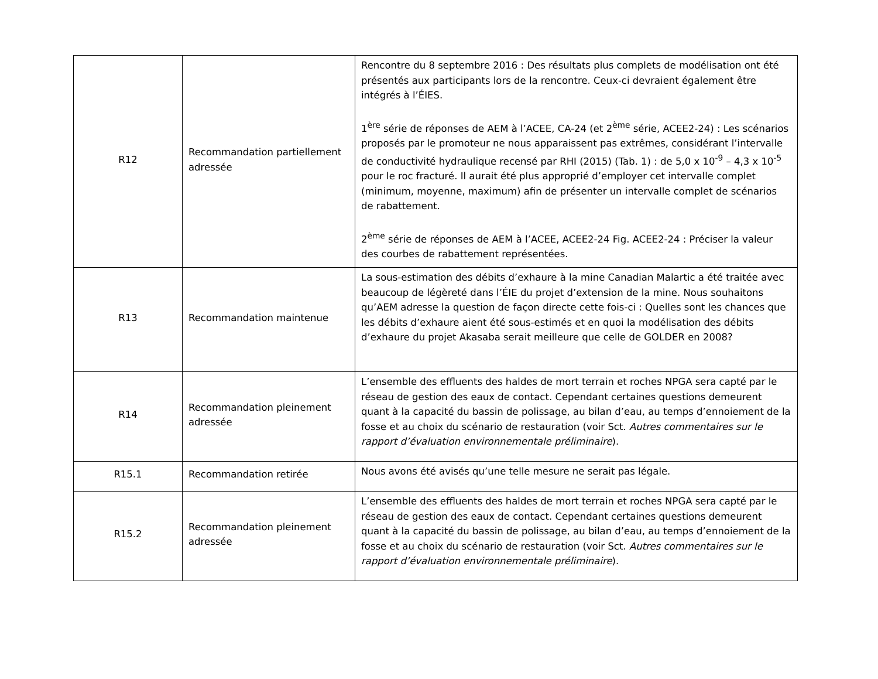| R12 | Recommandation partiellement adressée | Rencontre du 8 septembre 2016 : Des résultats plus complets de modélisation ont été présentés aux participants lors de la rencontre. Ceux-ci devraient également être intégrés à l’ÉIES. 1<sup>ère</sup> série de réponses de AEM à l’ACEE, CA-24 (et 2<sup>ème</sup> série, ACEE2-24) : Les scénarios proposés par le promoteur ne nous apparaissent pas extrêmes, considérant l’intervalle de conductivité hydraulique recensé par RHI (2015) (Tab. 1) : de 5,0 x 10<sup>-9</sup> – 4,3 x 10<sup>-5</sup> pour le roc fracturé. Il aurait été plus approprié d’employer cet intervalle complet (minimum, moyenne, maximum) afin de présenter un intervalle complet de scénarios de rabattement. 2<sup>ème</sup> série de réponses de AEM à l’ACEE, ACEE2-24 Fig. ACEE2-24 : Préciser la valeur des courbes de rabattement représentées. |
| R13 | Recommandation maintenue | La sous-estimation des débits d’exhaure à la mine Canadian Malartic a été traitée avec beaucoup de légèreté dans l’ÉIE du projet d’extension de la mine. Nous souhaitons qu’AEM adresse la question de façon directe cette fois-ci : Quelles sont les chances que les débits d’exhaure aient été sous-estimés et en quoi la modélisation des débits d’exhaure du projet Akasaba serait meilleure que celle de GOLDER en 2008? |
| R14 | Recommandation pleinement adressée | L’ensemble des effluents des haldes de mort terrain et roches NPGA sera capté par le réseau de gestion des eaux de contact. Cependant certaines questions demeurent quant à la capacité du bassin de polissage, au bilan d’eau, au temps d’ennoiement de la fosse et au choix du scénario de restauration (voir Sct. Autres commentaires sur le rapport d’évaluation environnementale préliminaire ). |
| R15.1 | Recommandation retirée | Nous avons été avisés qu’une telle mesure ne serait pas légale. |
| R15.2 | Recommandation pleinement adressée | L’ensemble des effluents des haldes de mort terrain et roches NPGA sera capté par le réseau de gestion des eaux de contact. Cependant certaines questions demeurent quant à la capacité du bassin de polissage, au bilan d’eau, au temps d’ennoiement de la fosse et au choix du scénario de restauration (voir Sct. Autres commentaires sur le rapport d’évaluation environnementale préliminaire ). |